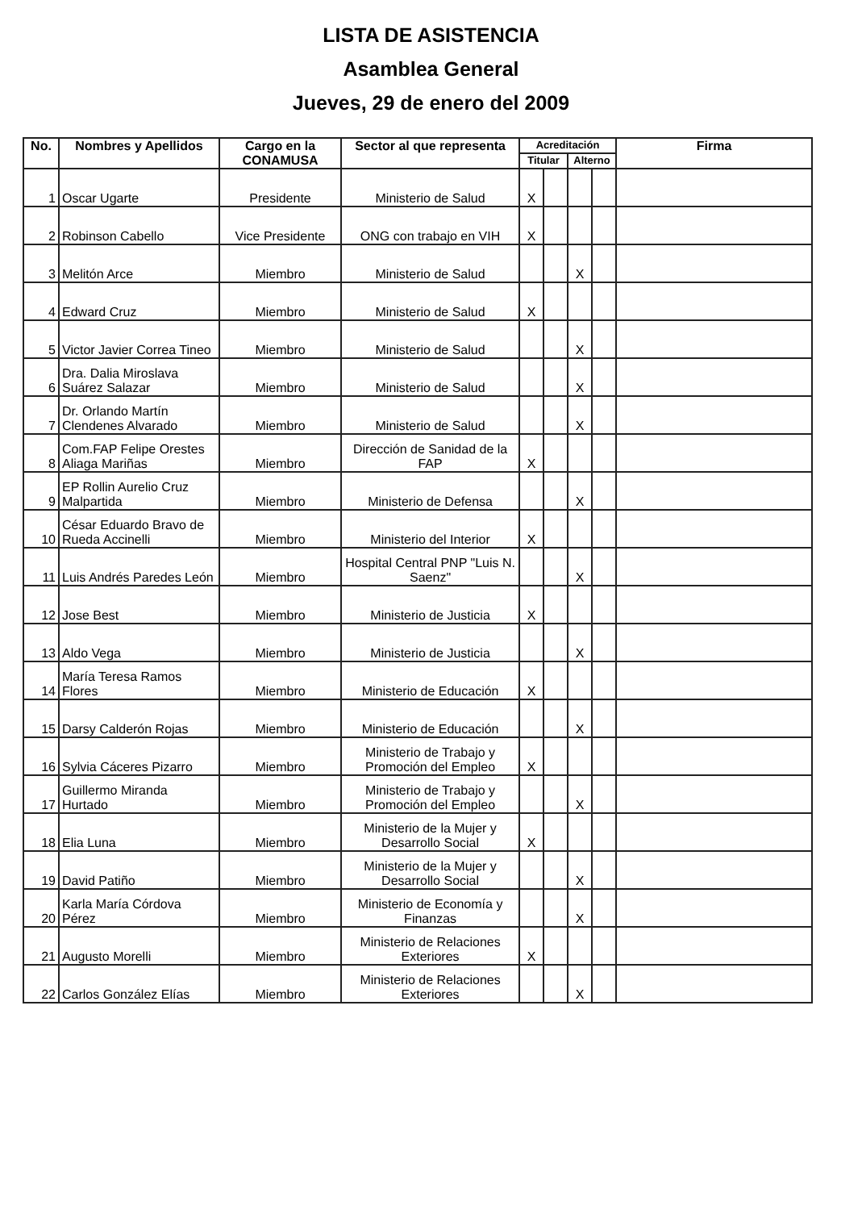LISTA DE ASISTENCIA
Asamblea General
Jueves, 29 de enero del 2009
| No. | Nombres y Apellidos | Cargo en la CONAMUSA | Sector al que representa | Acreditación | | | | Firma |
| --- | --- | --- | --- | --- | --- | --- | --- | --- |
| | | | | Titular | | Alterno | | |
| 1 | Oscar Ugarte | Presidente | Ministerio de Salud | X | | | | |
| 2 | Robinson Cabello | Vice Presidente | ONG con trabajo en VIH | X | | | | |
| 3 | Melitón Arce | Miembro | Ministerio de Salud | | | X | | |
| 4 | Edward Cruz | Miembro | Ministerio de Salud | X | | | | |
| 5 | Victor Javier Correa Tineo | Miembro | Ministerio de Salud | | | X | | |
| 6 | Dra. Dalia Miroslava Suárez Salazar | Miembro | Ministerio de Salud | | | X | | |
| 7 | Dr. Orlando Martín Clendenes Alvarado | Miembro | Ministerio de Salud | | | X | | |
| 8 | Com.FAP Felipe Orestes Aliaga Mariñas | Miembro | Dirección de Sanidad de la FAP | X | | | | |
| 9 | EP Rollin Aurelio Cruz Malpartida | Miembro | Ministerio de Defensa | | | X | | |
| 10 | César Eduardo Bravo de Rueda Accinelli | Miembro | Ministerio del Interior | X | | | | |
| 11 | Luis Andrés Paredes León | Miembro | Hospital Central PNP "Luis N. Saenz" | | | X | | |
| 12 | Jose Best | Miembro | Ministerio de Justicia | X | | | | |
| 13 | Aldo Vega | Miembro | Ministerio de Justicia | | | X | | |
| 14 | María Teresa Ramos Flores | Miembro | Ministerio de Educación | X | | | | |
| 15 | Darsy Calderón Rojas | Miembro | Ministerio de Educación | | | X | | |
| 16 | Sylvia Cáceres Pizarro | Miembro | Ministerio de Trabajo y Promoción del Empleo | X | | | | |
| 17 | Guillermo Miranda Hurtado | Miembro | Ministerio de Trabajo y Promoción del Empleo | | | X | | |
| 18 | Elia Luna | Miembro | Ministerio de la Mujer y Desarrollo Social | X | | | | |
| 19 | David Patiño | Miembro | Ministerio de la Mujer y Desarrollo Social | | | X | | |
| 20 | Karla María Córdova Pérez | Miembro | Ministerio de Economía y Finanzas | | | X | | |
| 21 | Augusto Morelli | Miembro | Ministerio de Relaciones Exteriores | X | | | | |
| 22 | Carlos González Elías | Miembro | Ministerio de Relaciones Exteriores | | | X | | |